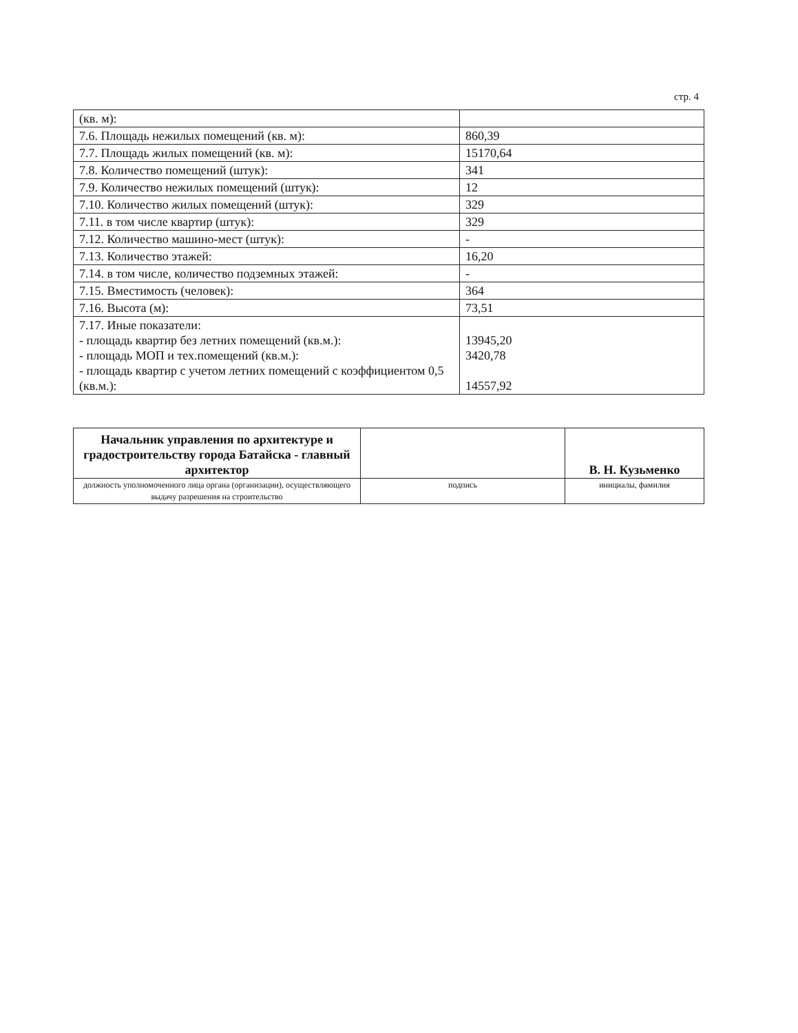стр. 4
| (кв. м): | |
| 7.6. Площадь нежилых помещений (кв. м): | 860,39 |
| 7.7. Площадь жилых помещений (кв. м): | 15170,64 |
| 7.8. Количество помещений (штук): | 341 |
| 7.9. Количество нежилых помещений (штук): | 12 |
| 7.10. Количество жилых помещений (штук): | 329 |
| 7.11. в том числе квартир (штук): | 329 |
| 7.12. Количество машино-мест (штук): | - |
| 7.13. Количество этажей: | 16,20 |
| 7.14. в том числе, количество подземных этажей: | - |
| 7.15. Вместимость (человек): | 364 |
| 7.16. Высота (м): | 73,51 |
| 7.17. Иные показатели: - площадь квартир без летних помещений (кв.м.): - площадь МОП и тех.помещений (кв.м.): - площадь квартир с учетом летних помещений с коэффициентом 0,5 (кв.м.): | 13945,20 3420,78 14557,92 |
| Начальник управления по архитектуре и градостроительству города Батайска - главный архитектор | | В. Н. Кузьменко |
| должность уполномоченного лица органа (организации), осуществляющего выдачу разрешения на строительство | подпись | инициалы, фамилия |